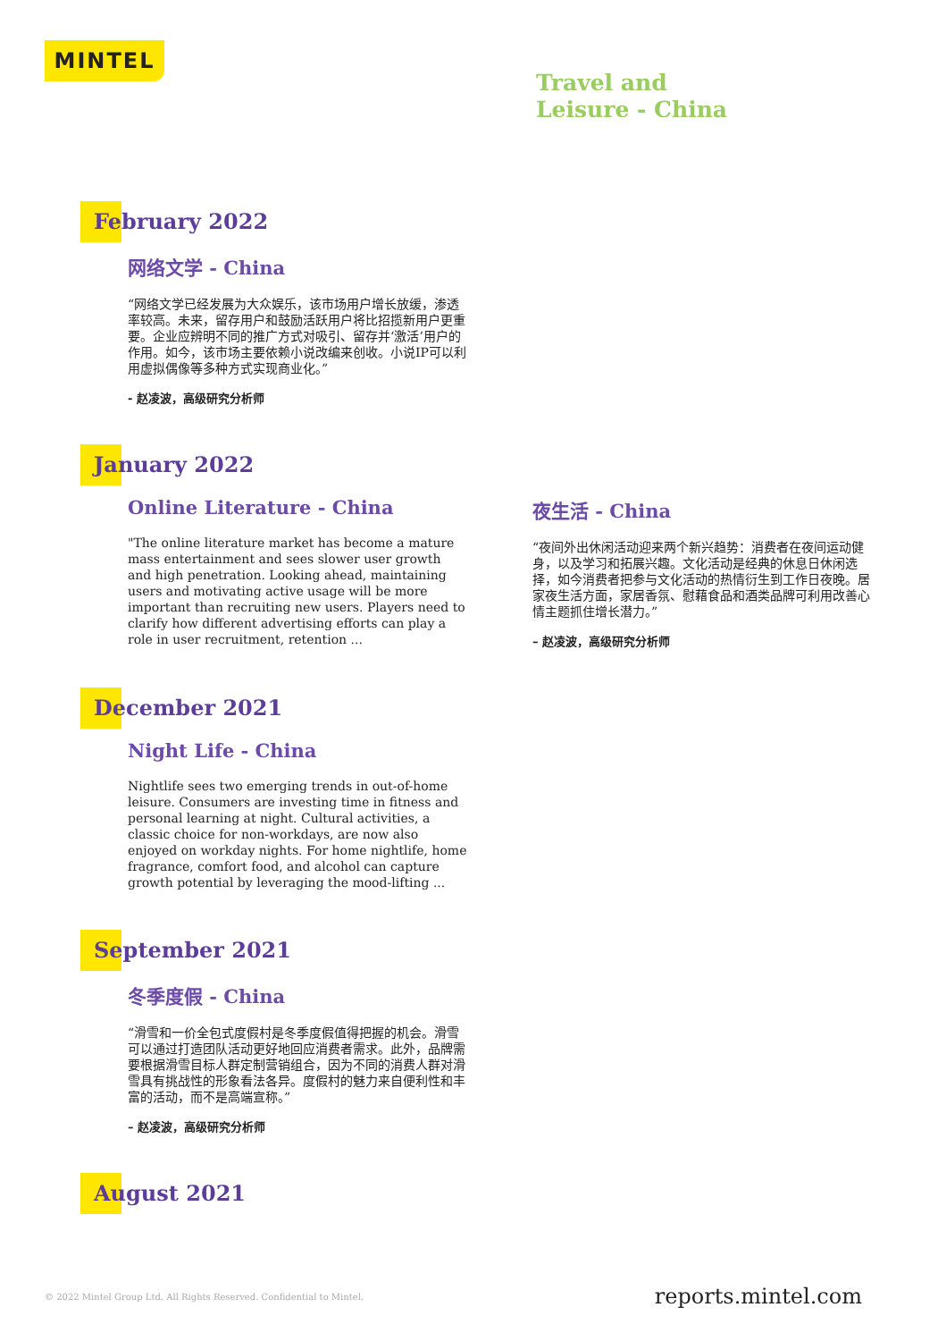MINTEL
Travel and
Leisure - China
February 2022
网络文学 - China
“网络文学已经发展为大众娱乐，该市场用户增长放缓，渗透率较高。未来，留存用户和鼓励活跃用户将比招揽新用户更重要。企业应辨明不同的推广方式对吸引、留存并‘激活’用户的作用。如今，该市场主要依赖小说改编来创收。小说IP可以利用虚拟偶像等多种方式实现商业化。”
- 赵凌波，高级研究分析师
January 2022
Online Literature - China
"The online literature market has become a mature mass entertainment and sees slower user growth and high penetration. Looking ahead, maintaining users and motivating active usage will be more important than recruiting new users. Players need to clarify how different advertising efforts can play a role in user recruitment, retention ...
夜生活 - China
“夜间外出休闲活动迎来两个新兴趋势：消费者在夜间运动健身，以及学习和拓展兴趣。文化活动是经典的休息日休闲选择，如今消费者把参与文化活动的热情衍生到工作日夜晚。居家夜生活方面，家居香氛、慰藉食品和酒类品牌可利用改善心情主题抓住增长潜力。”
– 赵凌波，高级研究分析师
December 2021
Night Life - China
Nightlife sees two emerging trends in out-of-home leisure. Consumers are investing time in fitness and personal learning at night. Cultural activities, a classic choice for non-workdays, are now also enjoyed on workday nights. For home nightlife, home fragrance, comfort food, and alcohol can capture growth potential by leveraging the mood-lifting ...
September 2021
冬季度假 - China
“滑雪和一价全包式度假村是冬季度假值得把握的机会。滑雪可以通过打造团队活动更好地回应消费者需求。此外，品牌需要根据滑雪目标人群定制营销组合，因为不同的消费人群对滑雪具有挑战性的形象看法各异。度假村的魅力来自便利性和丰富的活动，而不是高端宣称。”
– 赵凌波，高级研究分析师
August 2021
© 2022 Mintel Group Ltd. All Rights Reserved. Confidential to Mintel.
reports.mintel.com